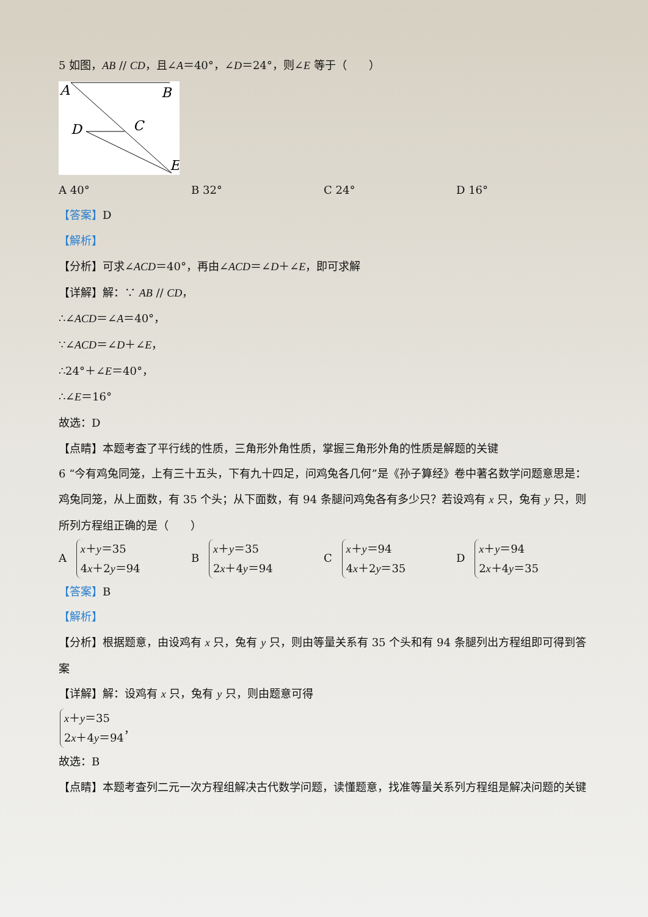5 如图，AB // CD，且∠A＝40°，∠D＝24°，则∠E 等于（　　）
A
B
C
D
E
A 40° B 32° C 24° D 16°
【答案】D
【解析】
【分析】可求∠ACD＝40°，再由∠ACD＝∠D＋∠E，即可求解
【详解】解：∵ AB // CD，
∴∠ACD＝∠A＝40°，
∵∠ACD＝∠D＋∠E，
∴24°＋∠E＝40°，
∴∠E＝16°
故选：D
【点睛】本题考查了平行线的性质，三角形外角性质，掌握三角形外角的性质是解题的关键
6 “今有鸡兔同笼，上有三十五头，下有九十四足，问鸡兔各几何”是《孙子算经》卷中著名数学问题意思是：鸡兔同笼，从上面数，有 35 个头；从下面数，有 94 条腿问鸡兔各有多少只？若设鸡有 x 只，兔有 y 只，则所列方程组正确的是（　　）
A x＋y＝35
4x＋2y＝94
B x＋y＝35
2x＋4y＝94
C x＋y＝94
4x＋2y＝35
D x＋y＝94
2x＋4y＝35
【答案】B
【解析】
【分析】根据题意，由设鸡有 x 只，兔有 y 只，则由等量关系有 35 个头和有 94 条腿列出方程组即可得到答案
【详解】解：设鸡有 x 只，兔有 y 只，则由题意可得
x＋y＝35
2x＋4y＝94 ，
故选：B
【点睛】本题考查列二元一次方程组解决古代数学问题，读懂题意，找准等量关系列方程组是解决问题的关键